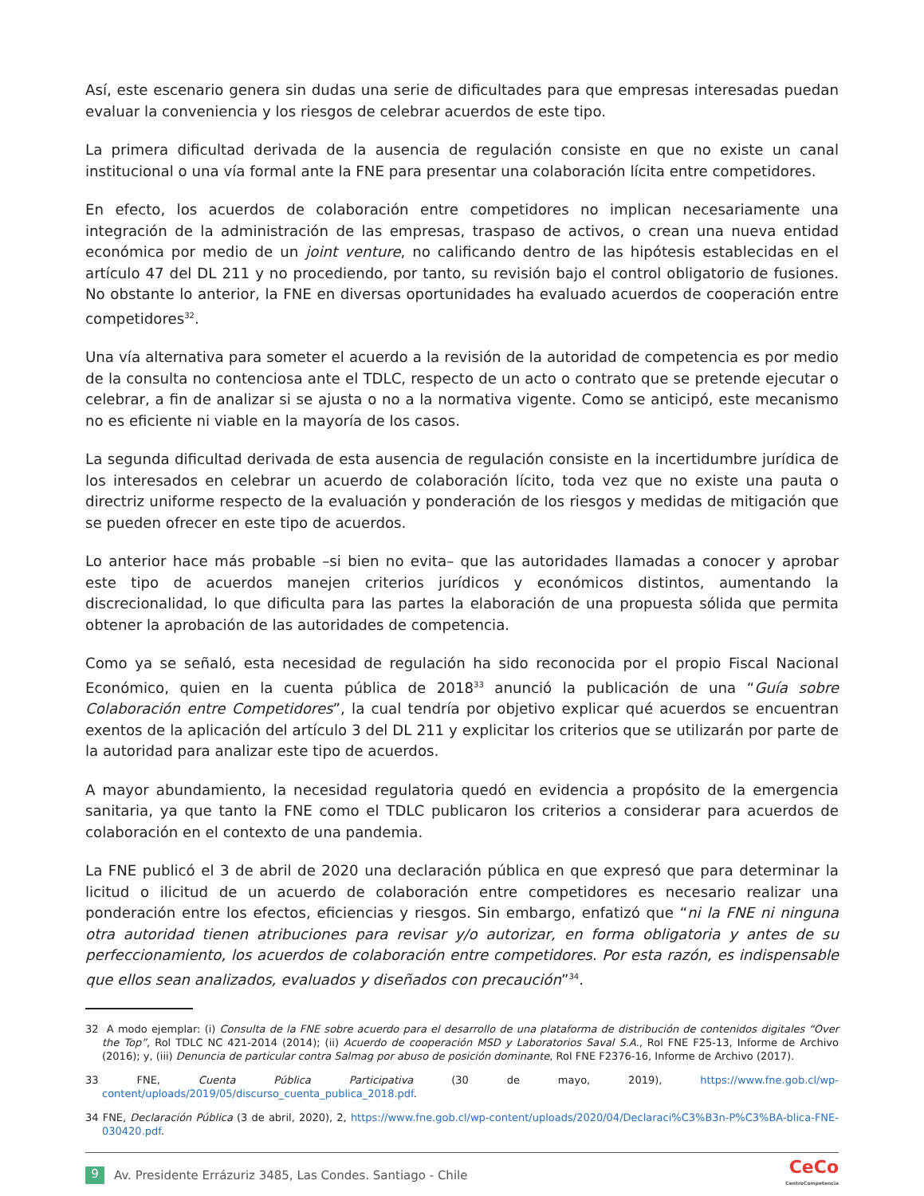Así, este escenario genera sin dudas una serie de dificultades para que empresas interesadas puedan evaluar la conveniencia y los riesgos de celebrar acuerdos de este tipo.
La primera dificultad derivada de la ausencia de regulación consiste en que no existe un canal institucional o una vía formal ante la FNE para presentar una colaboración lícita entre competidores.
En efecto, los acuerdos de colaboración entre competidores no implican necesariamente una integración de la administración de las empresas, traspaso de activos, o crean una nueva entidad económica por medio de un joint venture, no calificando dentro de las hipótesis establecidas en el artículo 47 del DL 211 y no procediendo, por tanto, su revisión bajo el control obligatorio de fusiones. No obstante lo anterior, la FNE en diversas oportunidades ha evaluado acuerdos de cooperación entre competidores<sup>32</sup>.
Una vía alternativa para someter el acuerdo a la revisión de la autoridad de competencia es por medio de la consulta no contenciosa ante el TDLC, respecto de un acto o contrato que se pretende ejecutar o celebrar, a fin de analizar si se ajusta o no a la normativa vigente. Como se anticipó, este mecanismo no es eficiente ni viable en la mayoría de los casos.
La segunda dificultad derivada de esta ausencia de regulación consiste en la incertidumbre jurídica de los interesados en celebrar un acuerdo de colaboración lícito, toda vez que no existe una pauta o directriz uniforme respecto de la evaluación y ponderación de los riesgos y medidas de mitigación que se pueden ofrecer en este tipo de acuerdos.
Lo anterior hace más probable –si bien no evita– que las autoridades llamadas a conocer y aprobar este tipo de acuerdos manejen criterios jurídicos y económicos distintos, aumentando la discrecionalidad, lo que dificulta para las partes la elaboración de una propuesta sólida que permita obtener la aprobación de las autoridades de competencia.
Como ya se señaló, esta necesidad de regulación ha sido reconocida por el propio Fiscal Nacional Económico, quien en la cuenta pública de 2018<sup>33</sup> anunció la publicación de una “Guía sobre Colaboración entre Competidores”, la cual tendría por objetivo explicar qué acuerdos se encuentran exentos de la aplicación del artículo 3 del DL 211 y explicitar los criterios que se utilizarán por parte de la autoridad para analizar este tipo de acuerdos.
A mayor abundamiento, la necesidad regulatoria quedó en evidencia a propósito de la emergencia sanitaria, ya que tanto la FNE como el TDLC publicaron los criterios a considerar para acuerdos de colaboración en el contexto de una pandemia.
La FNE publicó el 3 de abril de 2020 una declaración pública en que expresó que para determinar la licitud o ilicitud de un acuerdo de colaboración entre competidores es necesario realizar una ponderación entre los efectos, eficiencias y riesgos. Sin embargo, enfatizó que “ni la FNE ni ninguna otra autoridad tienen atribuciones para revisar y/o autorizar, en forma obligatoria y antes de su perfeccionamiento, los acuerdos de colaboración entre competidores. Por esta razón, es indispensable que ellos sean analizados, evaluados y diseñados con precaución”<sup>34</sup>.
32 A modo ejemplar: (i) Consulta de la FNE sobre acuerdo para el desarrollo de una plataforma de distribución de contenidos digitales “Over the Top”, Rol TDLC NC 421-2014 (2014); (ii) Acuerdo de cooperación MSD y Laboratorios Saval S.A., Rol FNE F25-13, Informe de Archivo (2016); y, (iii) Denuncia de particular contra Salmag por abuso de posición dominante, Rol FNE F2376-16, Informe de Archivo (2017).
33 FNE, Cuenta Pública Participativa (30 de mayo, 2019), https://www.fne.gob.cl/wp-content/uploads/2019/05/discurso_cuenta_publica_2018.pdf.
34 FNE, Declaración Pública (3 de abril, 2020), 2, https://www.fne.gob.cl/wp-content/uploads/2020/04/Declaraci%C3%B3n-P%C3%BA-blica-FNE-030420.pdf.
9 Av. Presidente Errázuriz 3485, Las Condes. Santiago - Chile CeCo
CentroCompetencia